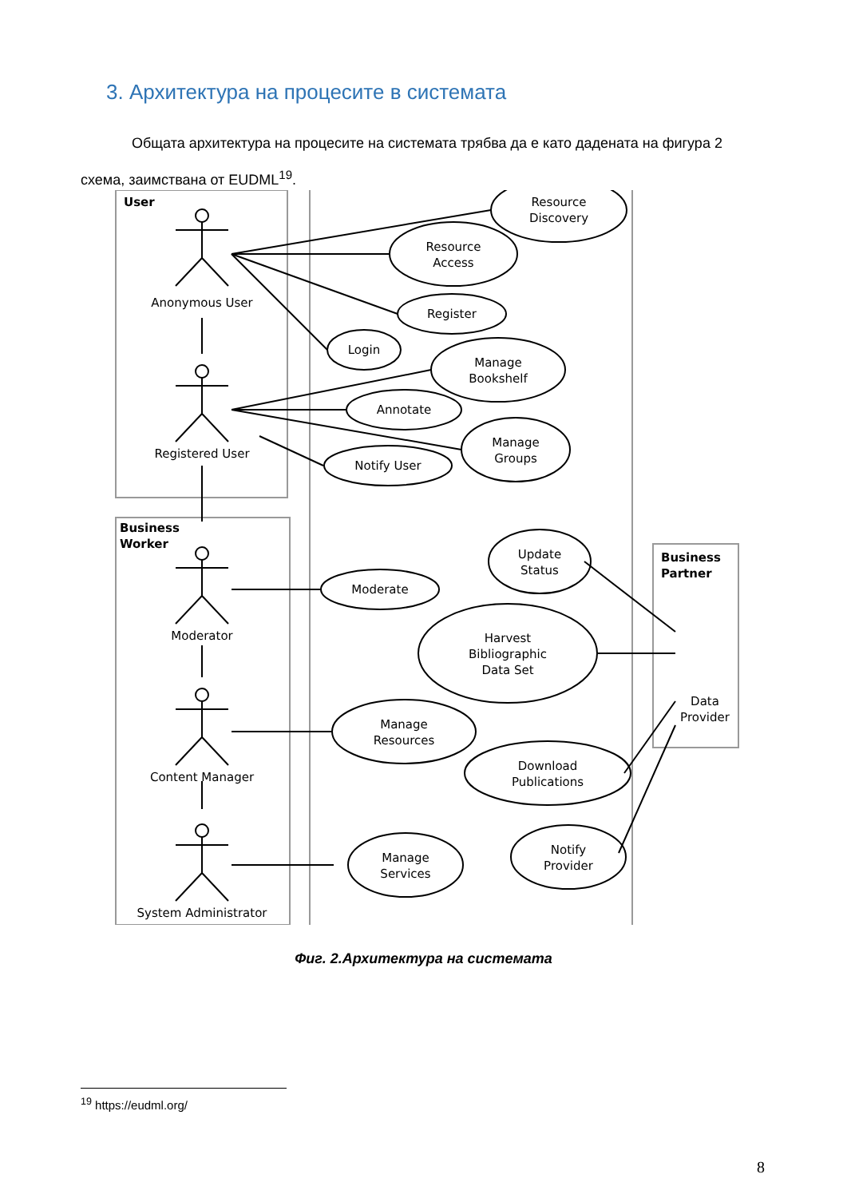3. Архитектура на процесите в системата
Общата архитектура на процесите на системата трябва да е като дадената на фигура 2 схема, заимствана от EUDML<sup>19</sup>.
Resource
Discovery
Resource
Access
Register
Login
Manage
Bookshelf
Annotate
Manage
Groups
Notify User
Update
Status
Moderate
Harvest
Bibliographic
Data Set
Manage
Resources
Download
Publications
Manage
Services
Notify
Provider
Anonymous User
Registered User
Moderator
Content Manager
System Administrator
Data
Provider
User
Business
Worker
Business
Partner
Фиг. 2.Архитектура на системата
<sup>19</sup> https://eudml.org/
8